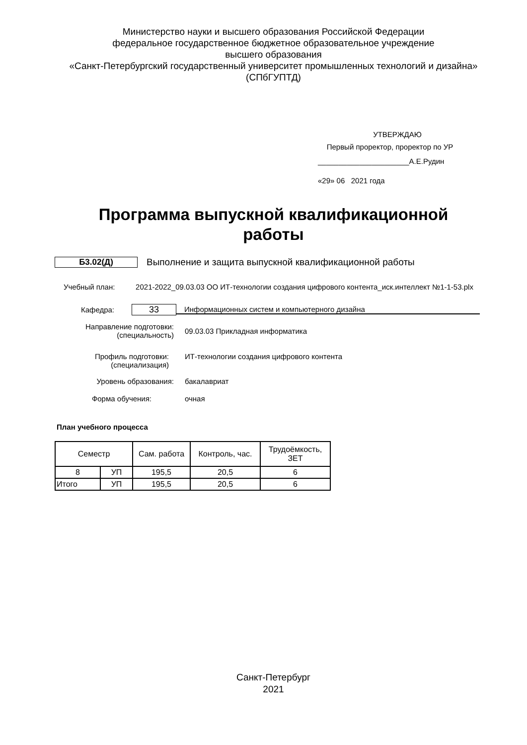Министерство науки и высшего образования Российской Федерации
федеральное государственное бюджетное образовательное учреждение
высшего образования
«Санкт-Петербургский государственный университет промышленных технологий и дизайна»
(СПбГУПТД)
УТВЕРЖДАЮ
Первый проректор, проректор по УР
______________________А.Е.Рудин
«29» 06 2021 года
Программа выпускной квалификационной
работы
Б3.02(Д)
Выполнение и защита выпускной квалификационной работы
Учебный план: 2021-2022_09.03.03 ОО ИТ-технологии создания цифрового контента_иск.интеллект №1-1-53.plx
Кафедра:
33
Информационных систем и компьютерного дизайна
Направление подготовки:
(специальность)
09.03.03 Прикладная информатика
Профиль подготовки:
(специализация)
ИТ-технологии создания цифрового контента
Уровень образования: бакалавриат
Форма обучения: очная
План учебного процесса
| Семестр | | Сам. работа | Контроль, час. | Трудоёмкость, ЗЕТ |
| 8 | УП | 195,5 | 20,5 | 6 |
| Итого | УП | 195,5 | 20,5 | 6 |
Санкт-Петербург
2021